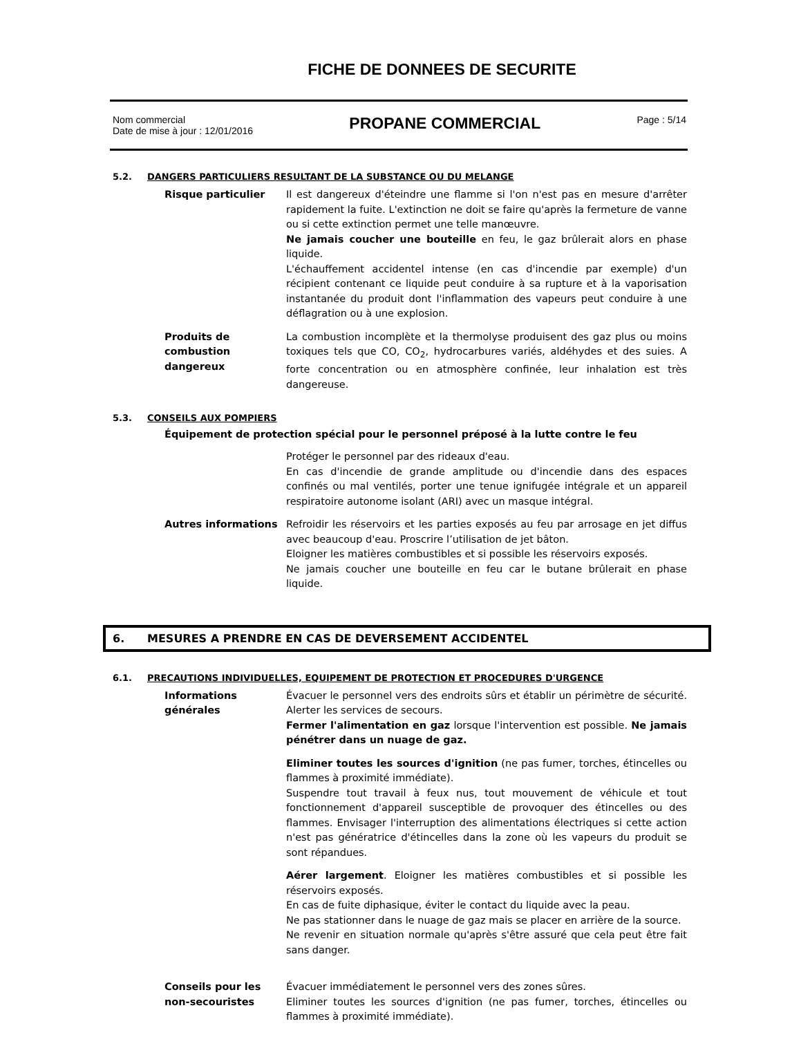FICHE DE DONNEES DE SECURITE
Nom commercial
Date de mise à jour : 12/01/2016
PROPANE COMMERCIAL
Page : 5/14
5.2. DANGERS PARTICULIERS RESULTANT DE LA SUBSTANCE OU DU MELANGE
Risque particulier Il est dangereux d'éteindre une flamme si l'on n'est pas en mesure d'arrêter rapidement la fuite. L'extinction ne doit se faire qu'après la fermeture de vanne ou si cette extinction permet une telle manœuvre.
Ne jamais coucher une bouteille en feu, le gaz brûlerait alors en phase liquide.
L'échauffement accidentel intense (en cas d'incendie par exemple) d'un récipient contenant ce liquide peut conduire à sa rupture et à la vaporisation instantanée du produit dont l'inflammation des vapeurs peut conduire à une déflagration ou à une explosion.
Produits de combustion dangereux
La combustion incomplète et la thermolyse produisent des gaz plus ou moins toxiques tels que CO, CO<sub>2</sub>, hydrocarbures variés, aldéhydes et des suies. A forte concentration ou en atmosphère confinée, leur inhalation est très dangereuse.
5.3. CONSEILS AUX POMPIERS
Équipement de protection spécial pour le personnel préposé à la lutte contre le feu
Protéger le personnel par des rideaux d'eau.
En cas d'incendie de grande amplitude ou d'incendie dans des espaces confinés ou mal ventilés, porter une tenue ignifugée intégrale et un appareil respiratoire autonome isolant (ARI) avec un masque intégral.
Autres informations Refroidir les réservoirs et les parties exposés au feu par arrosage en jet diffus avec beaucoup d'eau. Proscrire l’utilisation de jet bâton.
Eloigner les matières combustibles et si possible les réservoirs exposés.
Ne jamais coucher une bouteille en feu car le butane brûlerait en phase liquide.
6. MESURES A PRENDRE EN CAS DE DEVERSEMENT ACCIDENTEL
6.1. PRECAUTIONS INDIVIDUELLES, EQUIPEMENT DE PROTECTION ET PROCEDURES D'URGENCE
Informations générales
Évacuer le personnel vers des endroits sûrs et établir un périmètre de sécurité. Alerter les services de secours.
Fermer l'alimentation en gaz lorsque l'intervention est possible. Ne jamais pénétrer dans un nuage de gaz.
Eliminer toutes les sources d'ignition (ne pas fumer, torches, étincelles ou flammes à proximité immédiate).
Suspendre tout travail à feux nus, tout mouvement de véhicule et tout fonctionnement d'appareil susceptible de provoquer des étincelles ou des flammes. Envisager l'interruption des alimentations électriques si cette action n'est pas génératrice d'étincelles dans la zone où les vapeurs du produit se sont répandues.
Aérer largement. Eloigner les matières combustibles et si possible les réservoirs exposés.
En cas de fuite diphasique, éviter le contact du liquide avec la peau.
Ne pas stationner dans le nuage de gaz mais se placer en arrière de la source.
Ne revenir en situation normale qu'après s'être assuré que cela peut être fait sans danger.
Conseils pour les non-secouristes
Évacuer immédiatement le personnel vers des zones sûres.
Eliminer toutes les sources d'ignition (ne pas fumer, torches, étincelles ou flammes à proximité immédiate).